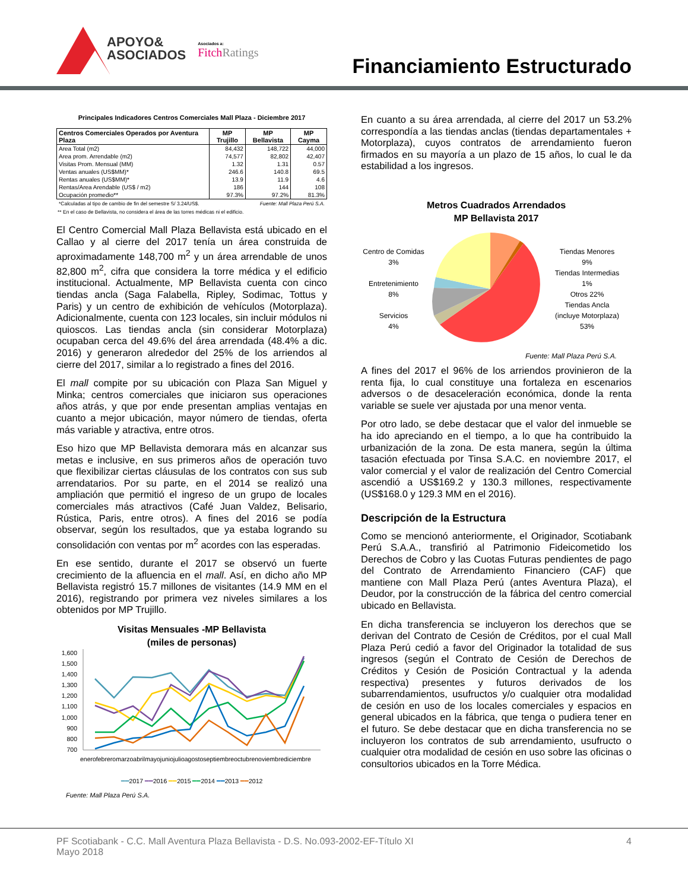APOYO&
ASOCIADOS
Asociados a:
FitchRatings
Financiamiento Estructurado
Principales Indicadores Centros Comerciales Mall Plaza - Diciembre 2017
| Centros Comerciales Operados por Aventura Plaza | MP Trujillo | MP Bellavista | MP Cayma |
| --- | --- | --- | --- |
| Area Total (m2) | 84,432 | 148,722 | 44,000 |
| Area prom. Arrendable (m2) | 74,577 | 82,802 | 42,407 |
| Visitas Prom. Mensual (MM) | 1.32 | 1.31 | 0.57 |
| Ventas anuales (US$MM)* | 246.6 | 140.8 | 69.5 |
| Rentas anuales (US$MM)* | 13.9 | 11.9 | 4.6 |
| Rentas/Area Arendable (US$ / m2) | 186 | 144 | 108 |
| Ocupación promedio** | 97.3% | 97.2% | 81.3% |
*Calculadas al tipo de cambio de fin del semestre S/ 3.24/US$. Fuente: Mall Plaza Perú S.A.
** En el caso de Bellavista, no considera el área de las torres médicas ni el edificio.
El Centro Comercial Mall Plaza Bellavista está ubicado en el Callao y al cierre del 2017 tenía un área construida de aproximadamente 148,700 m<sup>2</sup> y un área arrendable de unos 82,800 m<sup>2</sup>, cifra que considera la torre médica y el edificio institucional. Actualmente, MP Bellavista cuenta con cinco tiendas ancla (Saga Falabella, Ripley, Sodimac, Tottus y Paris) y un centro de exhibición de vehículos (Motorplaza). Adicionalmente, cuenta con 123 locales, sin incluir módulos ni quioscos. Las tiendas ancla (sin considerar Motorplaza) ocupaban cerca del 49.6% del área arrendada (48.4% a dic. 2016) y generaron alrededor del 25% de los arriendos al cierre del 2017, similar a lo registrado a fines del 2016.
El mall compite por su ubicación con Plaza San Miguel y Minka; centros comerciales que iniciaron sus operaciones años atrás, y que por ende presentan amplias ventajas en cuanto a mejor ubicación, mayor número de tiendas, oferta más variable y atractiva, entre otros.
Eso hizo que MP Bellavista demorara más en alcanzar sus metas e inclusive, en sus primeros años de operación tuvo que flexibilizar ciertas cláusulas de los contratos con sus sub arrendatarios. Por su parte, en el 2014 se realizó una ampliación que permitió el ingreso de un grupo de locales comerciales más atractivos (Café Juan Valdez, Belisario, Rústica, Paris, entre otros). A fines del 2016 se podía observar, según los resultados, que ya estaba logrando su consolidación con ventas por m<sup>2</sup> acordes con las esperadas.
En ese sentido, durante el 2017 se observó un fuerte crecimiento de la afluencia en el mall. Así, en dicho año MP Bellavista registró 15.7 millones de visitantes (14.9 MM en el 2016), registrando por primera vez niveles similares a los obtenidos por MP Trujillo.
Visitas Mensuales -MP Bellavista
(miles de personas)
1,600
1,500
1,400
1,300
1,200
1,100
1,000
900
800
700
enero febrero marzo abril mayo junio julio agosto septiembre octubre noviembre diciembre
━━2017 ━━2016 ━━2015 ━━2014 ━━2013 ━━2012
Fuente: Mall Plaza Perú S.A.
En cuanto a su área arrendada, al cierre del 2017 un 53.2% correspondía a las tiendas anclas (tiendas departamentales + Motorplaza), cuyos contratos de arrendamiento fueron firmados en su mayoría a un plazo de 15 años, lo cual le da estabilidad a los ingresos.
Metros Cuadrados Arrendados
MP Bellavista 2017
Centro de Comidas
3%
Entretenimiento
8%
Servicios
4%
Tiendas Menores 9%
Tiendas Intermedias 1%
Otros 22%
Tiendas Ancla (incluye Motorplaza) 53%
Fuente: Mall Plaza Perú S.A.
A fines del 2017 el 96% de los arriendos provinieron de la renta fija, lo cual constituye una fortaleza en escenarios adversos o de desaceleración económica, donde la renta variable se suele ver ajustada por una menor venta.
Por otro lado, se debe destacar que el valor del inmueble se ha ido apreciando en el tiempo, a lo que ha contribuido la urbanización de la zona. De esta manera, según la última tasación efectuada por Tinsa S.A.C. en noviembre 2017, el valor comercial y el valor de realización del Centro Comercial ascendió a US$169.2 y 130.3 millones, respectivamente (US$168.0 y 129.3 MM en el 2016).
Descripción de la Estructura
Como se mencionó anteriormente, el Originador, Scotiabank Perú S.A.A., transfirió al Patrimonio Fideicometido los Derechos de Cobro y las Cuotas Futuras pendientes de pago del Contrato de Arrendamiento Financiero (CAF) que mantiene con Mall Plaza Perú (antes Aventura Plaza), el Deudor, por la construcción de la fábrica del centro comercial ubicado en Bellavista.
En dicha transferencia se incluyeron los derechos que se derivan del Contrato de Cesión de Créditos, por el cual Mall Plaza Perú cedió a favor del Originador la totalidad de sus ingresos (según el Contrato de Cesión de Derechos de Créditos y Cesión de Posición Contractual y la adenda respectiva) presentes y futuros derivados de los subarrendamientos, usufructos y/o cualquier otra modalidad de cesión en uso de los locales comerciales y espacios en general ubicados en la fábrica, que tenga o pudiera tener en el futuro. Se debe destacar que en dicha transferencia no se incluyeron los contratos de sub arrendamiento, usufructo o cualquier otra modalidad de cesión en uso sobre las oficinas o consultorios ubicados en la Torre Médica.
PF Scotiabank - C.C. Mall Aventura Plaza Bellavista - D.S. No.093-2002-EF-Título XI
Mayo 2018
4